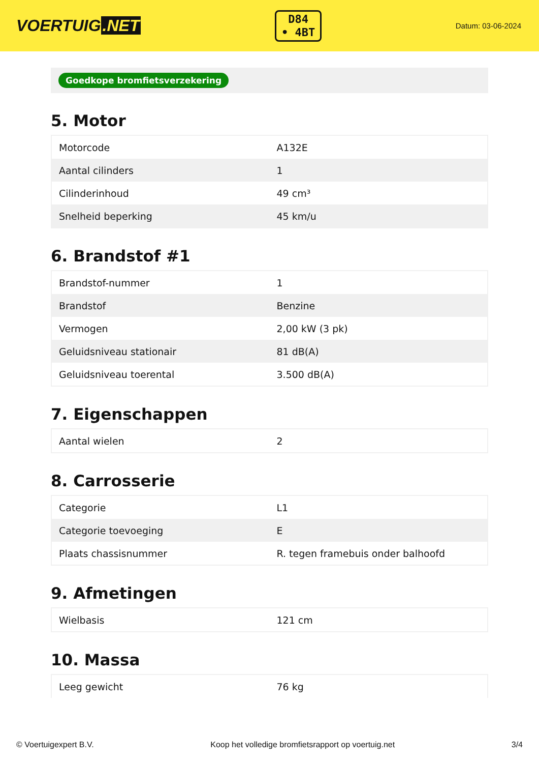VOERTUIG.NET
D84
• 4BT
Datum: 03-06-2024
Goedkope bromfietsverzekering
5. Motor
| Motorcode | A132E |
| Aantal cilinders | 1 |
| Cilinderinhoud | 49 cm³ |
| Snelheid beperking | 45 km/u |
6. Brandstof #1
| Brandstof-nummer | 1 |
| Brandstof | Benzine |
| Vermogen | 2,00 kW (3 pk) |
| Geluidsniveau stationair | 81 dB(A) |
| Geluidsniveau toerental | 3.500 dB(A) |
7. Eigenschappen
| Aantal wielen | 2 |
8. Carrosserie
| Categorie | L1 |
| Categorie toevoeging | E |
| Plaats chassisnummer | R. tegen framebuis onder balhoofd |
9. Afmetingen
| Wielbasis | 121 cm |
10. Massa
| Leeg gewicht | 76 kg |
© Voertuigexpert B.V. Koop het volledige bromfietsrapport op voertuig.net 3/4